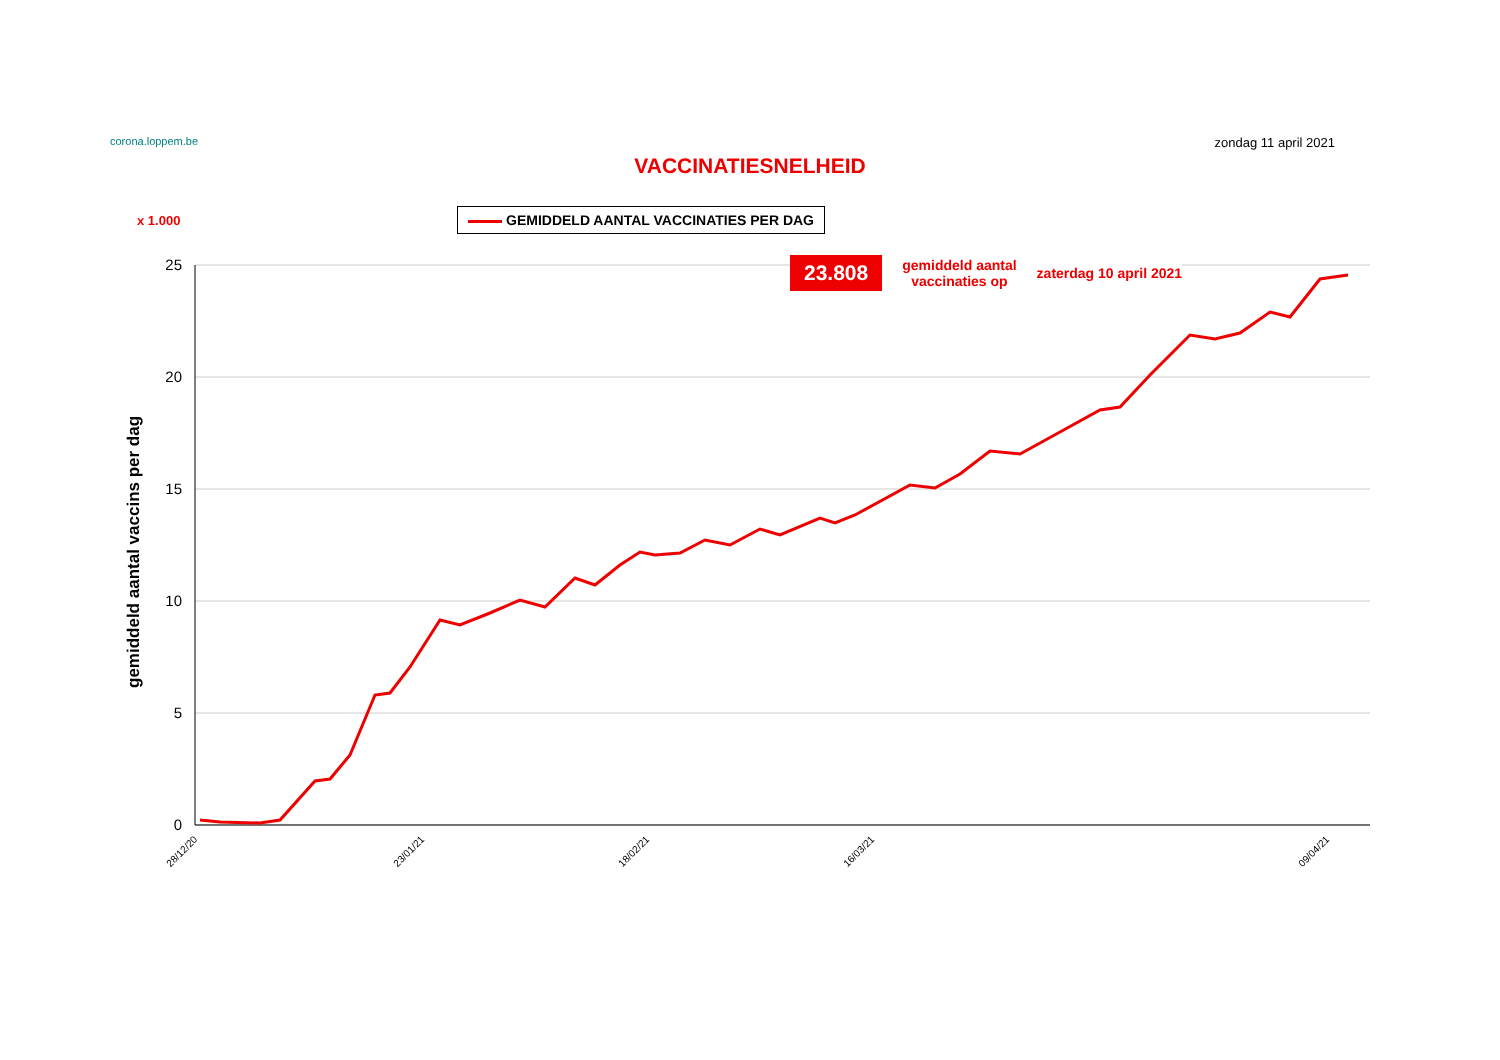corona.loppem.be zondag 11 april 2021
VACCINATIESNELHEID
x 1.000 GEMIDDELD AANTAL VACCINATIES PER DAG
gemiddeld aantal vaccins per dag
25
20
15
10
5
0
28/12/20
23/01/21
18/02/21
16/03/21
09/04/21
23.808 gemiddeld aantal
vaccinaties op zaterdag 10 april 2021